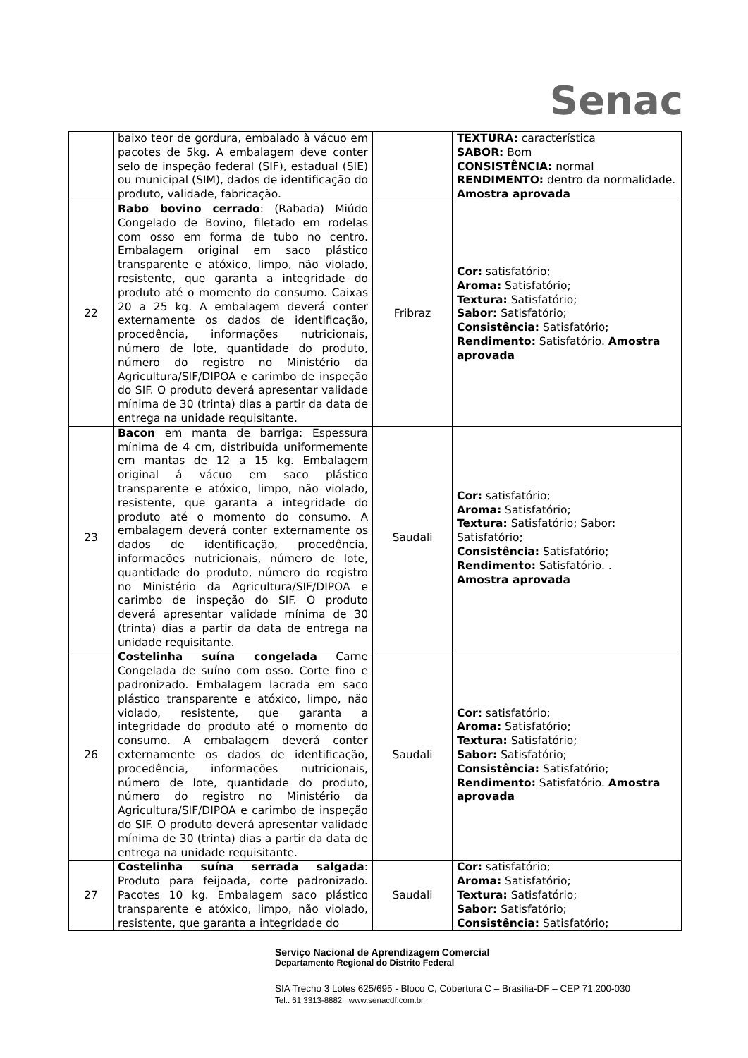Senac
| | baixo teor de gordura, embalado à vácuo em pacotes de 5kg. A embalagem deve conter selo de inspeção federal (SIF), estadual (SIE) ou municipal (SIM), dados de identificação do produto, validade, fabricação. | | TEXTURA: característica SABOR: Bom CONSISTÊNCIA: normal RENDIMENTO: dentro da normalidade. Amostra aprovada |
| 22 | Rabo bovino cerrado : (Rabada) Miúdo Congelado de Bovino, filetado em rodelas com osso em forma de tubo no centro. Embalagem original em saco plástico transparente e atóxico, limpo, não violado, resistente, que garanta a integridade do produto até o momento do consumo. Caixas 20 a 25 kg. A embalagem deverá conter externamente os dados de identificação, procedência, informações nutricionais, número de lote, quantidade do produto, número do registro no Ministério da Agricultura/SIF/DIPOA e carimbo de inspeção do SIF. O produto deverá apresentar validade mínima de 30 (trinta) dias a partir da data de entrega na unidade requisitante. | Fribraz | Cor: satisfatório; Aroma: Satisfatório; Textura: Satisfatório; Sabor: Satisfatório; Consistência: Satisfatório; Rendimento: Satisfatório. Amostra aprovada |
| 23 | Bacon em manta de barriga: Espessura mínima de 4 cm, distribuída uniformemente em mantas de 12 a 15 kg. Embalagem original á vácuo em saco plástico transparente e atóxico, limpo, não violado, resistente, que garanta a integridade do produto até o momento do consumo. A embalagem deverá conter externamente os dados de identificação, procedência, informações nutricionais, número de lote, quantidade do produto, número do registro no Ministério da Agricultura/SIF/DIPOA e carimbo de inspeção do SIF. O produto deverá apresentar validade mínima de 30 (trinta) dias a partir da data de entrega na unidade requisitante. | Saudali | Cor: satisfatório; Aroma: Satisfatório; Textura: Satisfatório; Sabor: Satisfatório; Consistência: Satisfatório; Rendimento: Satisfatório. . Amostra aprovada |
| 26 | Costelinha suína congelada Carne Congelada de suíno com osso. Corte fino e padronizado. Embalagem lacrada em saco plástico transparente e atóxico, limpo, não violado, resistente, que garanta a integridade do produto até o momento do consumo. A embalagem deverá conter externamente os dados de identificação, procedência, informações nutricionais, número de lote, quantidade do produto, número do registro no Ministério da Agricultura/SIF/DIPOA e carimbo de inspeção do SIF. O produto deverá apresentar validade mínima de 30 (trinta) dias a partir da data de entrega na unidade requisitante. | Saudali | Cor: satisfatório; Aroma: Satisfatório; Textura: Satisfatório; Sabor: Satisfatório; Consistência: Satisfatório; Rendimento: Satisfatório. Amostra aprovada |
| 27 | Costelinha suína serrada salgada : Produto para feijoada, corte padronizado. Pacotes 10 kg. Embalagem saco plástico transparente e atóxico, limpo, não violado, resistente, que garanta a integridade do | Saudali | Cor: satisfatório; Aroma: Satisfatório; Textura: Satisfatório; Sabor: Satisfatório; Consistência: Satisfatório; |
Serviço Nacional de Aprendizagem Comercial
Departamento Regional do Distrito Federal
SIA Trecho 3 Lotes 625/695 - Bloco C, Cobertura C – Brasília-DF – CEP 71.200-030
Tel.: 61 3313-8882 www.senacdf.com.br